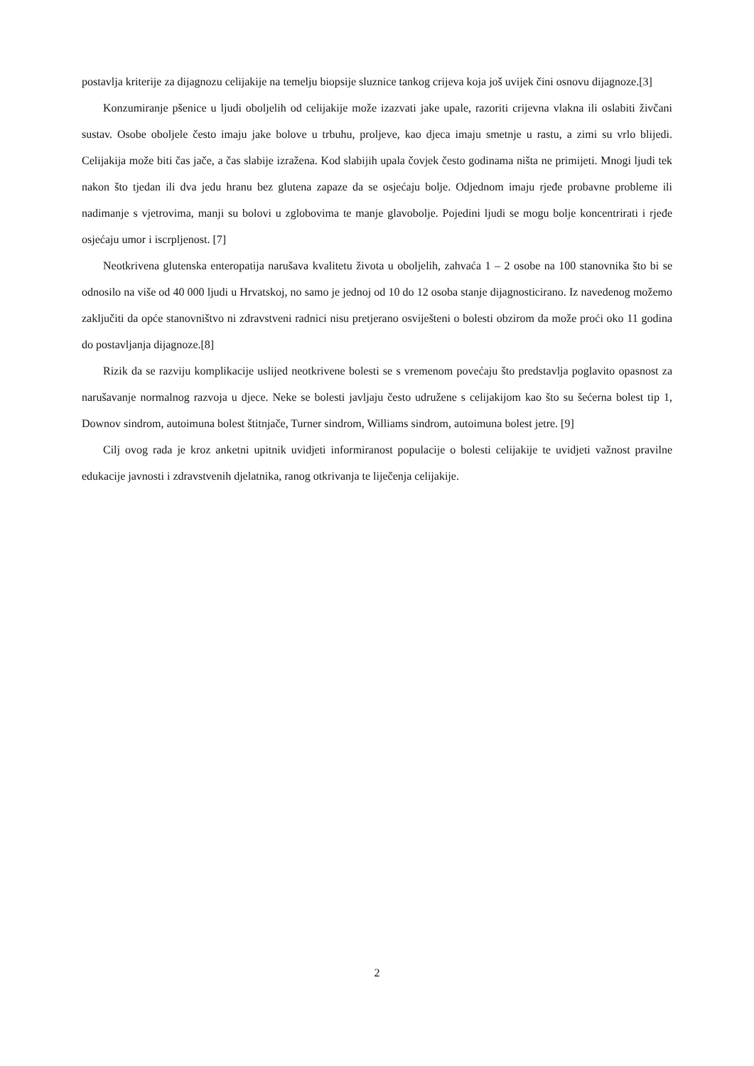postavlja kriterije za dijagnozu celijakije na temelju biopsije sluznice tankog crijeva koja još uvijek čini osnovu dijagnoze.[3]
Konzumiranje pšenice u ljudi oboljelih od celijakije može izazvati jake upale, razoriti crijevna vlakna ili oslabiti živčani sustav. Osobe oboljele često imaju jake bolove u trbuhu, proljeve, kao djeca imaju smetnje u rastu, a zimi su vrlo blijedi. Celijakija može biti čas jače, a čas slabije izražena. Kod slabijih upala čovjek često godinama ništa ne primijeti. Mnogi ljudi tek nakon što tjedan ili dva jedu hranu bez glutena zapaze da se osjećaju bolje. Odjednom imaju rjeđe probavne probleme ili nadimanje s vjetrovima, manji su bolovi u zglobovima te manje glavobolje. Pojedini ljudi se mogu bolje koncentrirati i rjeđe osjećaju umor i iscrpljenost. [7]
Neotkrivena glutenska enteropatija narušava kvalitetu života u oboljelih, zahvaća 1 – 2 osobe na 100 stanovnika što bi se odnosilo na više od 40 000 ljudi u Hrvatskoj, no samo je jednoj od 10 do 12 osoba stanje dijagnosticirano. Iz navedenog možemo zaključiti da opće stanovništvo ni zdravstveni radnici nisu pretjerano osviješteni o bolesti obzirom da može proći oko 11 godina do postavljanja dijagnoze.[8]
Rizik da se razviju komplikacije uslijed neotkrivene bolesti se s vremenom povećaju što predstavlja poglavito opasnost za narušavanje normalnog razvoja u djece. Neke se bolesti javljaju često udružene s celijakijom kao što su šećerna bolest tip 1, Downov sindrom, autoimuna bolest štitnjače, Turner sindrom, Williams sindrom, autoimuna bolest jetre. [9]
Cilj ovog rada je kroz anketni upitnik uvidjeti informiranost populacije o bolesti celijakije te uvidjeti važnost pravilne edukacije javnosti i zdravstvenih djelatnika, ranog otkrivanja te liječenja celijakije.
2